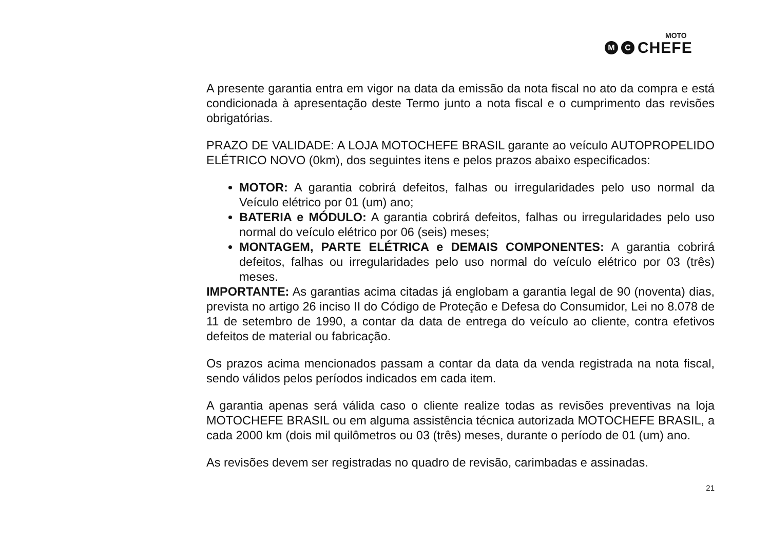MOTO
M C
CHEFE
A presente garantia entra em vigor na data da emissão da nota fiscal no ato da compra e está condicionada à apresentação deste Termo junto a nota fiscal e o cumprimento das revisões obrigatórias.
PRAZO DE VALIDADE: A LOJA MOTOCHEFE BRASIL garante ao veículo AUTOPROPELIDO ELÉTRICO NOVO (0km), dos seguintes itens e pelos prazos abaixo especificados:
MOTOR: A garantia cobrirá defeitos, falhas ou irregularidades pelo uso normal da Veículo elétrico por 01 (um) ano;
BATERIA e MÓDULO: A garantia cobrirá defeitos, falhas ou irregularidades pelo uso normal do veículo elétrico por 06 (seis) meses;
MONTAGEM, PARTE ELÉTRICA e DEMAIS COMPONENTES: A garantia cobrirá defeitos, falhas ou irregularidades pelo uso normal do veículo elétrico por 03 (três) meses.
IMPORTANTE: As garantias acima citadas já englobam a garantia legal de 90 (noventa) dias, prevista no artigo 26 inciso II do Código de Proteção e Defesa do Consumidor, Lei no 8.078 de 11 de setembro de 1990, a contar da data de entrega do veículo ao cliente, contra efetivos defeitos de material ou fabricação.
Os prazos acima mencionados passam a contar da data da venda registrada na nota fiscal, sendo válidos pelos períodos indicados em cada item.
A garantia apenas será válida caso o cliente realize todas as revisões preventivas na loja MOTOCHEFE BRASIL ou em alguma assistência técnica autorizada MOTOCHEFE BRASIL, a cada 2000 km (dois mil quilômetros ou 03 (três) meses, durante o período de 01 (um) ano.
As revisões devem ser registradas no quadro de revisão, carimbadas e assinadas.
21